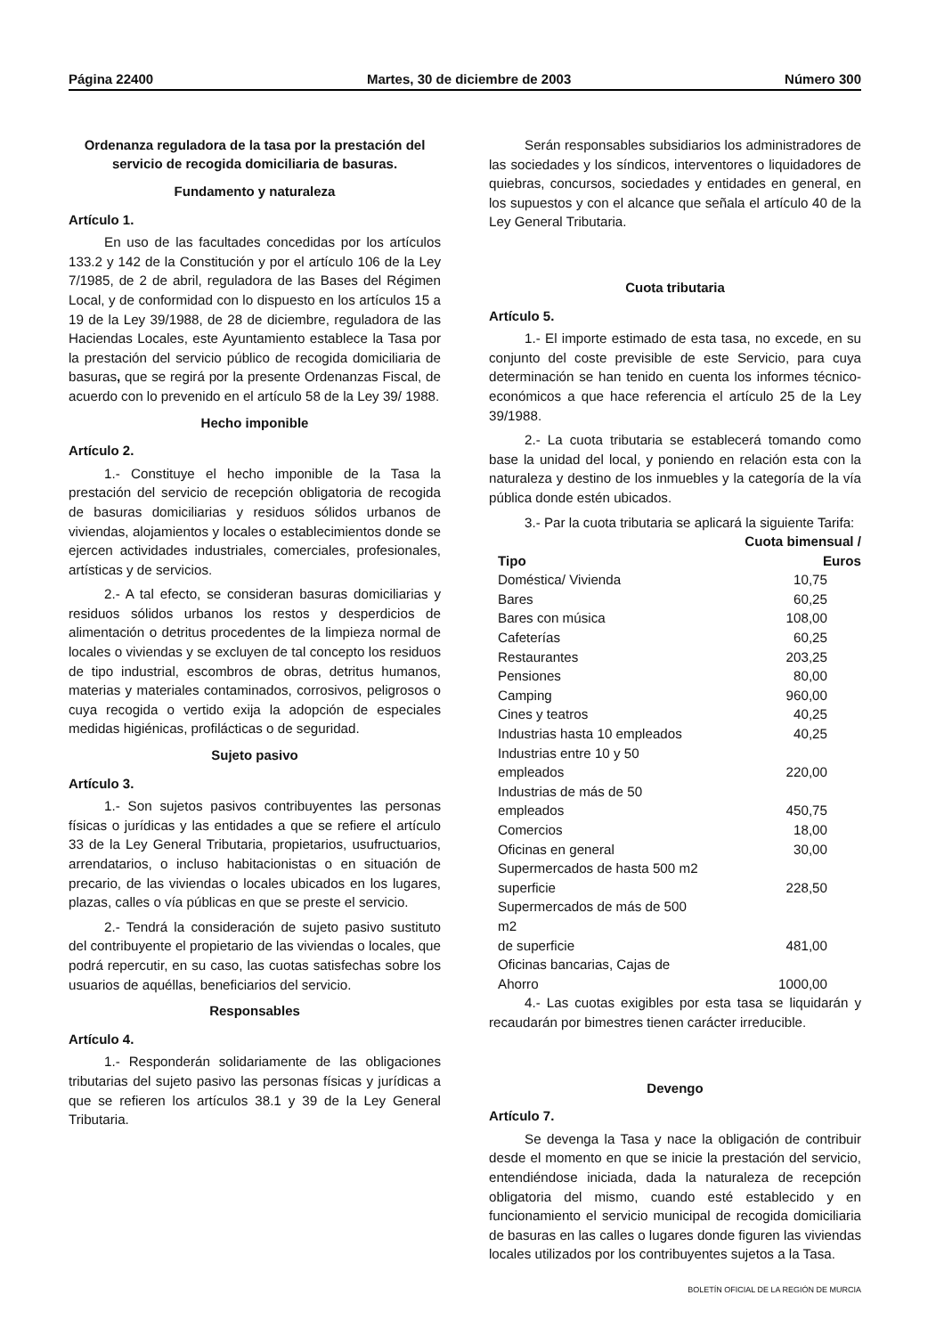Página 22400 Martes, 30 de diciembre de 2003 Número 300
Ordenanza reguladora de la tasa por la prestación del servicio de recogida domiciliaria de basuras.
Fundamento y naturaleza
Artículo 1.
En uso de las facultades concedidas por los artículos 133.2 y 142 de la Constitución y por el artículo 106 de la Ley 7/1985, de 2 de abril, reguladora de las Bases del Régimen Local, y de conformidad con lo dispuesto en los artículos 15 a 19 de la Ley 39/1988, de 28 de diciembre, reguladora de las Haciendas Locales, este Ayuntamiento establece la Tasa por la prestación del servicio público de recogida domiciliaria de basuras, que se regirá por la presente Ordenanzas Fiscal, de acuerdo con lo prevenido en el artículo 58 de la Ley 39/ 1988.
Hecho imponible
Artículo 2.
1.- Constituye el hecho imponible de la Tasa la prestación del servicio de recepción obligatoria de recogida de basuras domiciliarias y residuos sólidos urbanos de viviendas, alojamientos y locales o establecimientos donde se ejercen actividades industriales, comerciales, profesionales, artísticas y de servicios.
2.- A tal efecto, se consideran basuras domiciliarias y residuos sólidos urbanos los restos y desperdicios de alimentación o detritus procedentes de la limpieza normal de locales o viviendas y se excluyen de tal concepto los residuos de tipo industrial, escombros de obras, detritus humanos, materias y materiales contaminados, corrosivos, peligrosos o cuya recogida o vertido exija la adopción de especiales medidas higiénicas, profilácticas o de seguridad.
Sujeto pasivo
Artículo 3.
1.- Son sujetos pasivos contribuyentes las personas físicas o jurídicas y las entidades a que se refiere el artículo 33 de la Ley General Tributaria, propietarios, usufructuarios, arrendatarios, o incluso habitacionistas o en situación de precario, de las viviendas o locales ubicados en los lugares, plazas, calles o vía públicas en que se preste el servicio.
2.- Tendrá la consideración de sujeto pasivo sustituto del contribuyente el propietario de las viviendas o locales, que podrá repercutir, en su caso, las cuotas satisfechas sobre los usuarios de aquéllas, beneficiarios del servicio.
Responsables
Artículo 4.
1.- Responderán solidariamente de las obligaciones tributarias del sujeto pasivo las personas físicas y jurídicas a que se refieren los artículos 38.1 y 39 de la Ley General Tributaria.
Serán responsables subsidiarios los administradores de las sociedades y los síndicos, interventores o liquidadores de quiebras, concursos, sociedades y entidades en general, en los supuestos y con el alcance que señala el artículo 40 de la Ley General Tributaria.
Cuota tributaria
Artículo 5.
1.- El importe estimado de esta tasa, no excede, en su conjunto del coste previsible de este Servicio, para cuya determinación se han tenido en cuenta los informes técnico-económicos a que hace referencia el artículo 25 de la Ley 39/1988.
2.- La cuota tributaria se establecerá tomando como base la unidad del local, y poniendo en relación esta con la naturaleza y destino de los inmuebles y la categoría de la vía pública donde estén ubicados.
3.- Par la cuota tributaria se aplicará la siguiente Tarifa:
| Tipo | Cuota bimensual / Euros |
| --- | --- |
| Doméstica/ Vivienda | 10,75 |
| Bares | 60,25 |
| Bares con música | 108,00 |
| Cafeterías | 60,25 |
| Restaurantes | 203,25 |
| Pensiones | 80,00 |
| Camping | 960,00 |
| Cines y teatros | 40,25 |
| Industrias hasta 10 empleados | 40,25 |
| Industrias entre 10 y 50 empleados | 220,00 |
| Industrias de más de 50 empleados | 450,75 |
| Comercios | 18,00 |
| Oficinas en general | 30,00 |
| Supermercados de hasta 500 m2 superficie | 228,50 |
| Supermercados de más de 500 m2 de superficie | 481,00 |
| Oficinas bancarias, Cajas de Ahorro | 1000,00 |
4.- Las cuotas exigibles por esta tasa se liquidarán y recaudarán por bimestres tienen carácter irreducible.
Devengo
Artículo 7.
Se devenga la Tasa y nace la obligación de contribuir desde el momento en que se inicie la prestación del servicio, entendiéndose iniciada, dada la naturaleza de recepción obligatoria del mismo, cuando esté establecido y en funcionamiento el servicio municipal de recogida domiciliaria de basuras en las calles o lugares donde figuren las viviendas locales utilizados por los contribuyentes sujetos a la Tasa.
BOLETÍN OFICIAL DE LA REGIÓN DE MURCIA